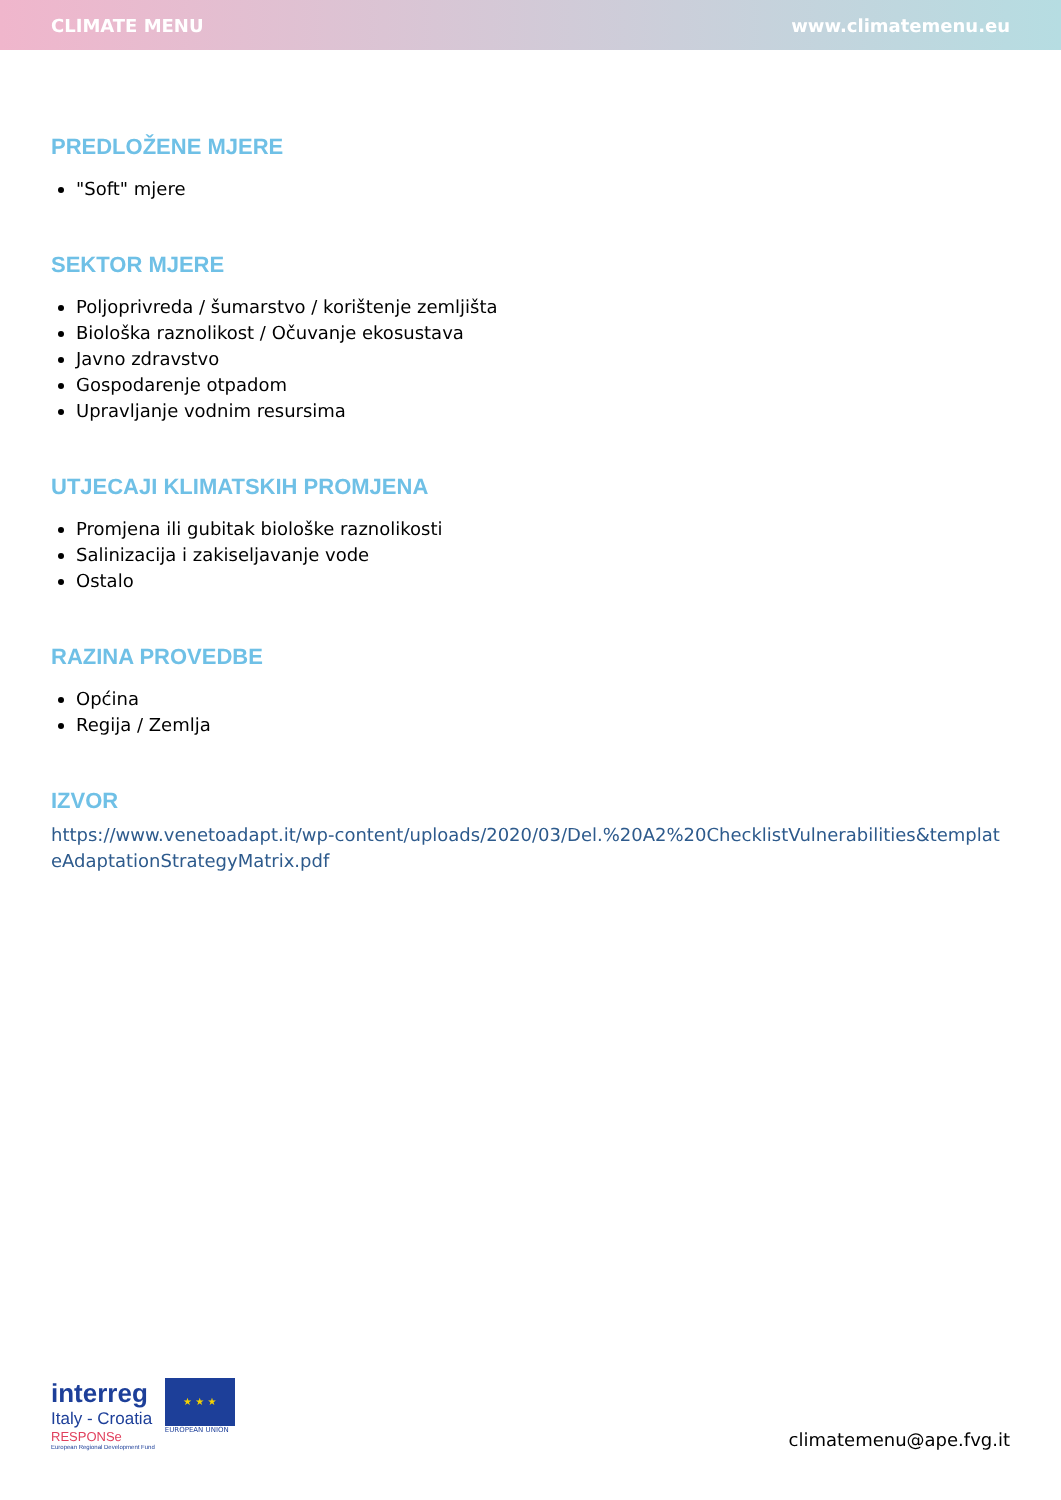CLIMATE MENU www.climatemenu.eu
PREDLOŽENE MJERE
"Soft" mjere
SEKTOR MJERE
Poljoprivreda / šumarstvo / korištenje zemljišta
Biološka raznolikost / Očuvanje ekosustava
Javno zdravstvo
Gospodarenje otpadom
Upravljanje vodnim resursima
UTJECAJI KLIMATSKIH PROMJENA
Promjena ili gubitak biološke raznolikosti
Salinizacija i zakiseljavanje vode
Ostalo
RAZINA PROVEDBE
Općina
Regija / Zemlja
IZVOR
https://www.venetoadapt.it/wp-content/uploads/2020/03/Del.%20A2%20ChecklistVulnerabilities&templateAdaptationStrategyMatrix.pdf
interreg
Italy - Croatia
RESPONSe
European Regional Development Fund
★ ★ ★
EUROPEAN UNION
climatemenu@ape.fvg.it